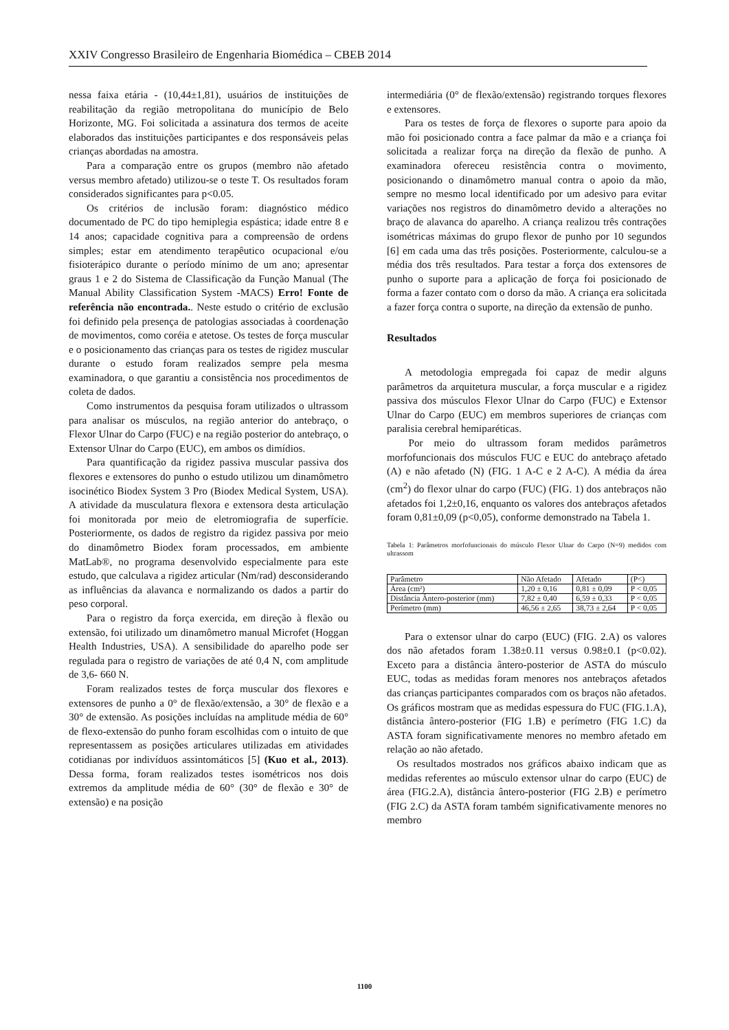XXIV Congresso Brasileiro de Engenharia Biomédica – CBEB 2014
nessa faixa etária - (10,44±1,81), usuários de instituições de reabilitação da região metropolitana do município de Belo Horizonte, MG. Foi solicitada a assinatura dos termos de aceite elaborados das instituições participantes e dos responsáveis pelas crianças abordadas na amostra.
Para a comparação entre os grupos (membro não afetado versus membro afetado) utilizou-se o teste T. Os resultados foram considerados significantes para p<0.05.
Os critérios de inclusão foram: diagnóstico médico documentado de PC do tipo hemiplegia espástica; idade entre 8 e 14 anos; capacidade cognitiva para a compreensão de ordens simples; estar em atendimento terapêutico ocupacional e/ou fisioterápico durante o período mínimo de um ano; apresentar graus 1 e 2 do Sistema de Classificação da Função Manual (The Manual Ability Classification System -MACS) Erro! Fonte de referência não encontrada.. Neste estudo o critério de exclusão foi definido pela presença de patologias associadas à coordenação de movimentos, como coréia e atetose. Os testes de força muscular e o posicionamento das crianças para os testes de rigidez muscular durante o estudo foram realizados sempre pela mesma examinadora, o que garantiu a consistência nos procedimentos de coleta de dados.
Como instrumentos da pesquisa foram utilizados o ultrassom para analisar os músculos, na região anterior do antebraço, o Flexor Ulnar do Carpo (FUC) e na região posterior do antebraço, o Extensor Ulnar do Carpo (EUC), em ambos os dimídios.
Para quantificação da rigidez passiva muscular passiva dos flexores e extensores do punho o estudo utilizou um dinamômetro isocinético Biodex System 3 Pro (Biodex Medical System, USA). A atividade da musculatura flexora e extensora desta articulação foi monitorada por meio de eletromiografia de superfície. Posteriormente, os dados de registro da rigidez passiva por meio do dinamômetro Biodex foram processados, em ambiente MatLab®, no programa desenvolvido especialmente para este estudo, que calculava a rigidez articular (Nm/rad) desconsiderando as influências da alavanca e normalizando os dados a partir do peso corporal.
Para o registro da força exercida, em direção à flexão ou extensão, foi utilizado um dinamômetro manual Microfet (Hoggan Health Industries, USA). A sensibilidade do aparelho pode ser regulada para o registro de variações de até 0,4 N, com amplitude de 3,6- 660 N.
Foram realizados testes de força muscular dos flexores e extensores de punho a 0° de flexão/extensão, a 30° de flexão e a 30° de extensão. As posições incluídas na amplitude média de 60° de flexo-extensão do punho foram escolhidas com o intuito de que representassem as posições articulares utilizadas em atividades cotidianas por indivíduos assintomáticos [5] (Kuo et al., 2013). Dessa forma, foram realizados testes isométricos nos dois extremos da amplitude média de 60° (30° de flexão e 30° de extensão) e na posição
intermediária (0° de flexão/extensão) registrando torques flexores e extensores.
Para os testes de força de flexores o suporte para apoio da mão foi posicionado contra a face palmar da mão e a criança foi solicitada a realizar força na direção da flexão de punho. A examinadora ofereceu resistência contra o movimento, posicionando o dinamômetro manual contra o apoio da mão, sempre no mesmo local identificado por um adesivo para evitar variações nos registros do dinamômetro devido a alterações no braço de alavanca do aparelho. A criança realizou três contrações isométricas máximas do grupo flexor de punho por 10 segundos [6] em cada uma das três posições. Posteriormente, calculou-se a média dos três resultados. Para testar a força dos extensores de punho o suporte para a aplicação de força foi posicionado de forma a fazer contato com o dorso da mão. A criança era solicitada a fazer força contra o suporte, na direção da extensão de punho.
Resultados
A metodologia empregada foi capaz de medir alguns parâmetros da arquitetura muscular, a força muscular e a rigidez passiva dos músculos Flexor Ulnar do Carpo (FUC) e Extensor Ulnar do Carpo (EUC) em membros superiores de crianças com paralisia cerebral hemiparéticas.
Por meio do ultrassom foram medidos parâmetros morfofuncionais dos músculos FUC e EUC do antebraço afetado (A) e não afetado (N) (FIG. 1 A-C e 2 A-C). A média da área (cm<sup>2</sup>) do flexor ulnar do carpo (FUC) (FIG. 1) dos antebraços não afetados foi 1,2±0,16, enquanto os valores dos antebraços afetados foram 0,81±0,09 (p<0,05), conforme demonstrado na Tabela 1.
Tabela 1: Parâmetros morfofuncionais do músculo Flexor Ulnar do Carpo (N=9) medidos com ultrassom
| Parâmetro | Não Afetado | Afetado | (P<) |
| Área (cm²) | 1,20 ± 0,16 | 0,81 ± 0,09 | P < 0,05 |
| Distância Ântero-posterior (mm) | 7,82 ± 0,40 | 6,59 ± 0,33 | P < 0,05 |
| Perímetro (mm) | 46,56 ± 2,65 | 38,73 ± 2,64 | P < 0,05 |
Para o extensor ulnar do carpo (EUC) (FIG. 2.A) os valores dos não afetados foram 1.38±0.11 versus 0.98±0.1 (p<0.02). Exceto para a distância ântero-posterior de ASTA do músculo EUC, todas as medidas foram menores nos antebraços afetados das crianças participantes comparados com os braços não afetados.
Os gráficos mostram que as medidas espessura do FUC (FIG.1.A), distância ântero-posterior (FIG 1.B) e perímetro (FIG 1.C) da ASTA foram significativamente menores no membro afetado em relação ao não afetado.
Os resultados mostrados nos gráficos abaixo indicam que as medidas referentes ao músculo extensor ulnar do carpo (EUC) de área (FIG.2.A), distância ântero-posterior (FIG 2.B) e perímetro (FIG 2.C) da ASTA foram também significativamente menores no membro
1100